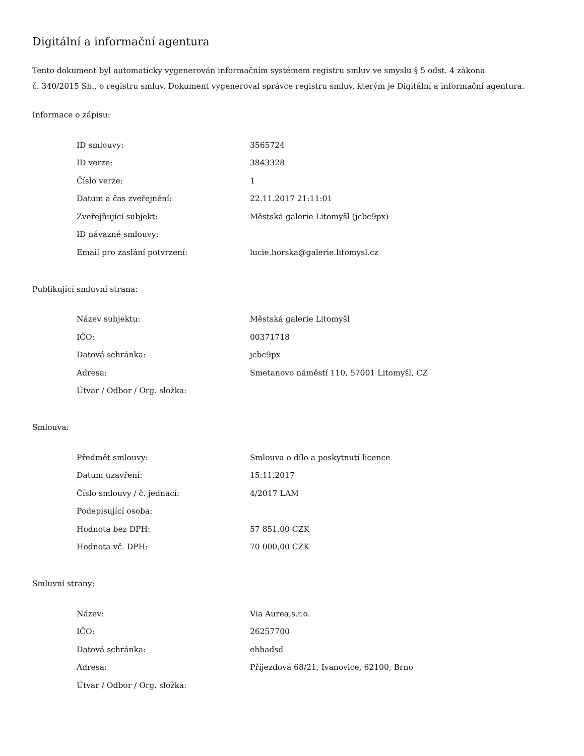Digitální a informační agentura
Tento dokument byl automaticky vygenerován informačním systémem registru smluv ve smyslu § 5 odst. 4 zákona
č. 340/2015 Sb., o registru smluv. Dokument vygeneroval správce registru smluv, kterým je Digitální a informační agentura.
Informace o zápisu:
| ID smlouvy: | 3565724 |
| ID verze: | 3843328 |
| Číslo verze: | 1 |
| Datum a čas zveřejnění: | 22.11.2017 21:11:01 |
| Zveřejňující subjekt: | Městská galerie Litomyšl (jcbc9px) |
| ID návazné smlouvy: | |
| Email pro zaslání potvrzení: | lucie.horska@galerie.litomysl.cz |
Publikující smluvní strana:
| Název subjektu: | Městská galerie Litomyšl |
| IČO: | 00371718 |
| Datová schránka: | jcbc9px |
| Adresa: | Smetanovo náměstí 110, 57001 Litomyšl, CZ |
| Útvar / Odbor / Org. složka: | |
Smlouva:
| Předmět smlouvy: | Smlouva o dílo a poskytnutí licence |
| Datum uzavření: | 15.11.2017 |
| Číslo smlouvy / č. jednací: | 4/2017 LAM |
| Podepisující osoba: | |
| Hodnota bez DPH: | 57 851,00 CZK |
| Hodnota vč. DPH: | 70 000,00 CZK |
Smluvní strany:
| Název: | Via Aurea,s.r.o. |
| IČO: | 26257700 |
| Datová schránka: | ehhadsd |
| Adresa: | Příjezdová 68/21, Ivanovice, 62100, Brno |
| Útvar / Odbor / Org. složka: | |